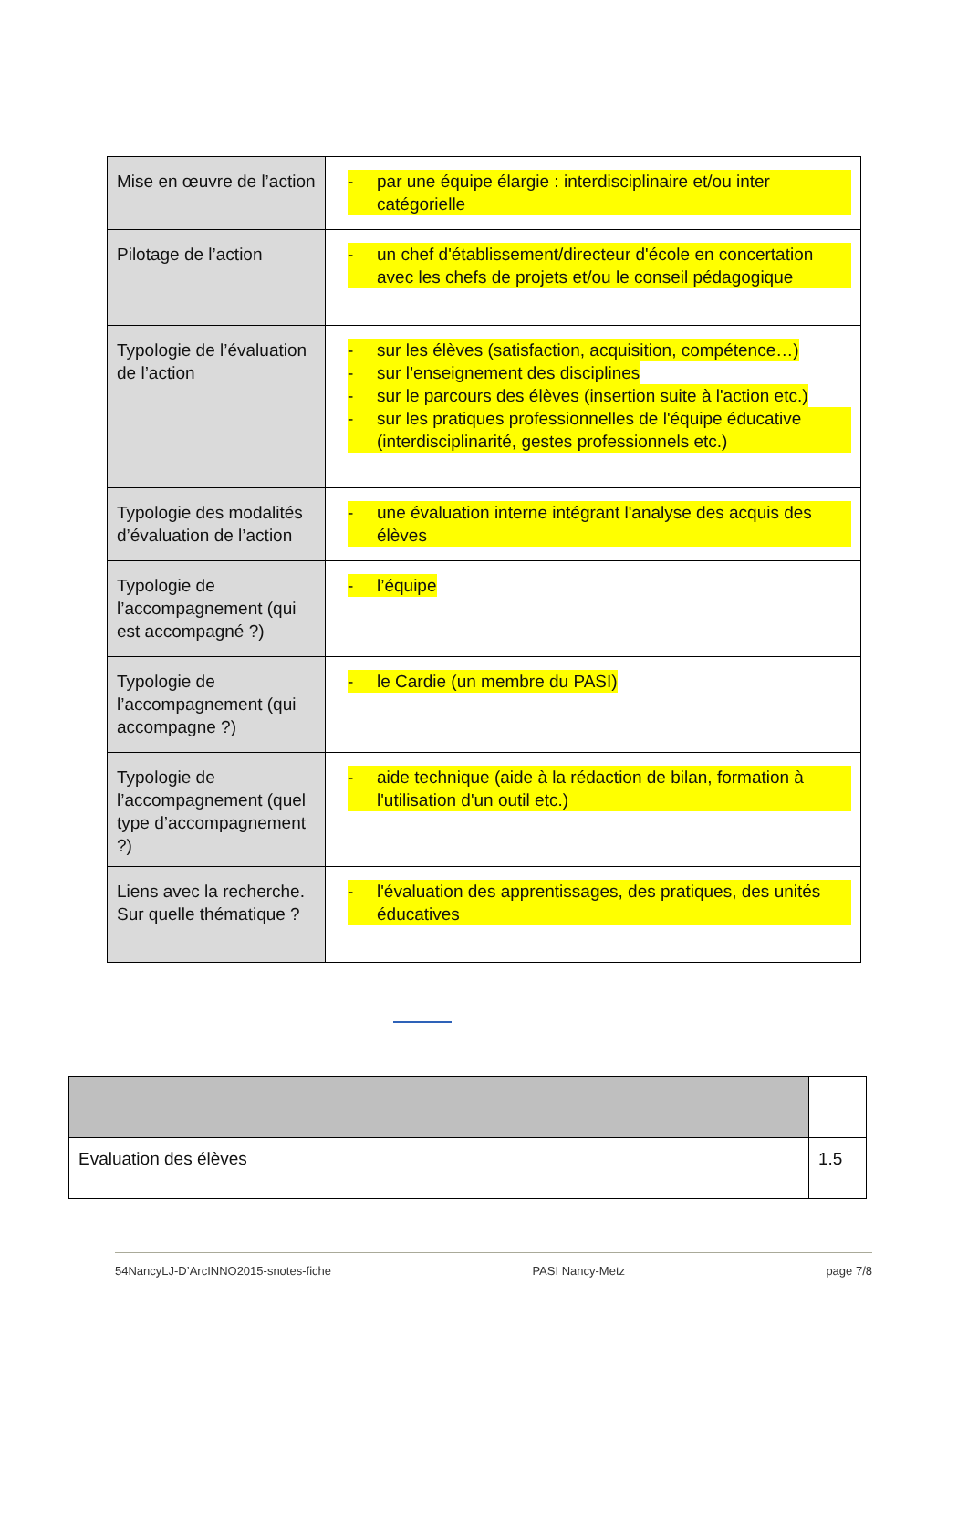| Mise en œuvre de l’action | - par une équipe élargie : interdisciplinaire et/ou inter catégorielle |
| Pilotage de l’action | - un chef d'établissement/directeur d'école en concertation avec les chefs de projets et/ou le conseil pédagogique |
| Typologie de l’évaluation de l’action | - sur les élèves (satisfaction, acquisition, compétence…) - sur l’enseignement des disciplines - sur le parcours des élèves (insertion suite à l'action etc.) - sur les pratiques professionnelles de l'équipe éducative (interdisciplinarité, gestes professionnels etc.) |
| Typologie des modalités d’évaluation de l’action | - une évaluation interne intégrant l'analyse des acquis des élèves |
| Typologie de l’accompagnement (qui est accompagné ?) | - l’équipe |
| Typologie de l’accompagnement (qui accompagne ?) | - le Cardie (un membre du PASI) |
| Typologie de l’accompagnement (quel type d’accompagnement ?) | - aide technique (aide à la rédaction de bilan, formation à l'utilisation d'un outil etc.) |
| Liens avec la recherche. Sur quelle thématique ? | - l'évaluation des apprentissages, des pratiques, des unités éducatives |
| Evaluation des élèves | 1.5 |
54NancyLJ-D’ArcINNO2015-snotes-fiche PASI Nancy-Metz page 7/8